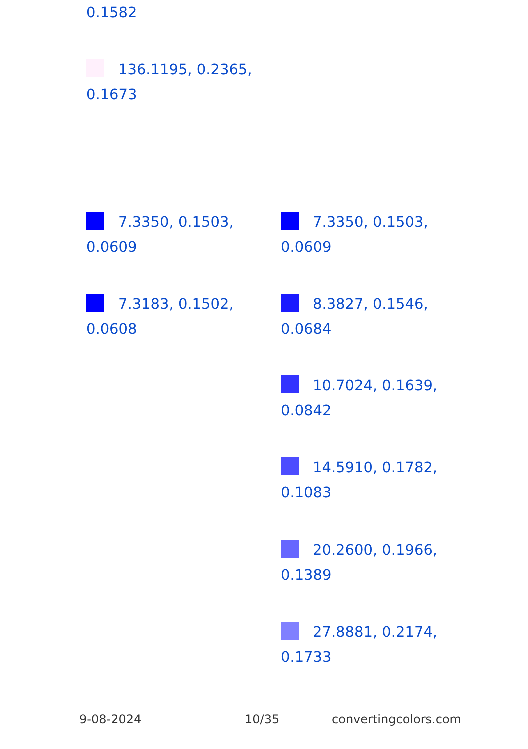0.1582
136.1195, 0.2365, 0.1673
7.3350, 0.1503, 0.0609
7.3350, 0.1503, 0.0609
7.3183, 0.1502, 0.0608
8.3827, 0.1546, 0.0684
10.7024, 0.1639, 0.0842
14.5910, 0.1782, 0.1083
20.2600, 0.1966, 0.1389
27.8881, 0.2174, 0.1733
9-08-2024 10/35 convertingcolors.com